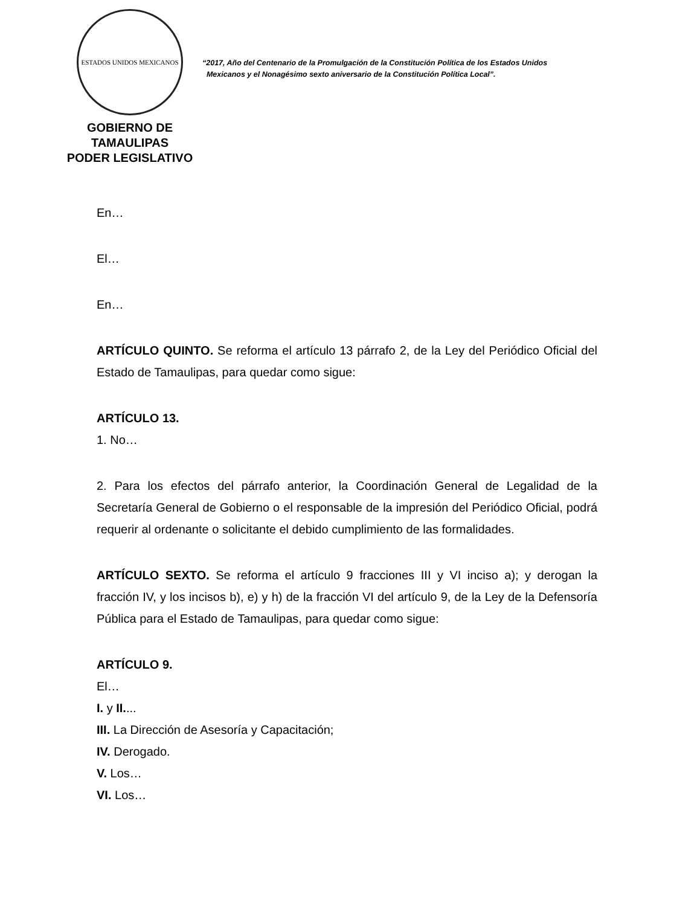ESTADOS UNIDOS MEXICANOS
GOBIERNO DE TAMAULIPAS
PODER LEGISLATIVO
“2017, Año del Centenario de la Promulgación de la Constitución Política de los Estados Unidos
Mexicanos y el Nonagésimo sexto aniversario de la Constitución Política Local”.
En…
El…
En…
ARTÍCULO QUINTO. Se reforma el artículo 13 párrafo 2, de la Ley del Periódico Oficial del Estado de Tamaulipas, para quedar como sigue:
ARTÍCULO 13.
1. No…
2. Para los efectos del párrafo anterior, la Coordinación General de Legalidad de la Secretaría General de Gobierno o el responsable de la impresión del Periódico Oficial, podrá requerir al ordenante o solicitante el debido cumplimiento de las formalidades.
ARTÍCULO SEXTO. Se reforma el artículo 9 fracciones III y VI inciso a); y derogan la fracción IV, y los incisos b), e) y h) de la fracción VI del artículo 9, de la Ley de la Defensoría Pública para el Estado de Tamaulipas, para quedar como sigue:
ARTÍCULO 9.
El…
I. y II....
III. La Dirección de Asesoría y Capacitación;
IV. Derogado.
V. Los…
VI. Los…